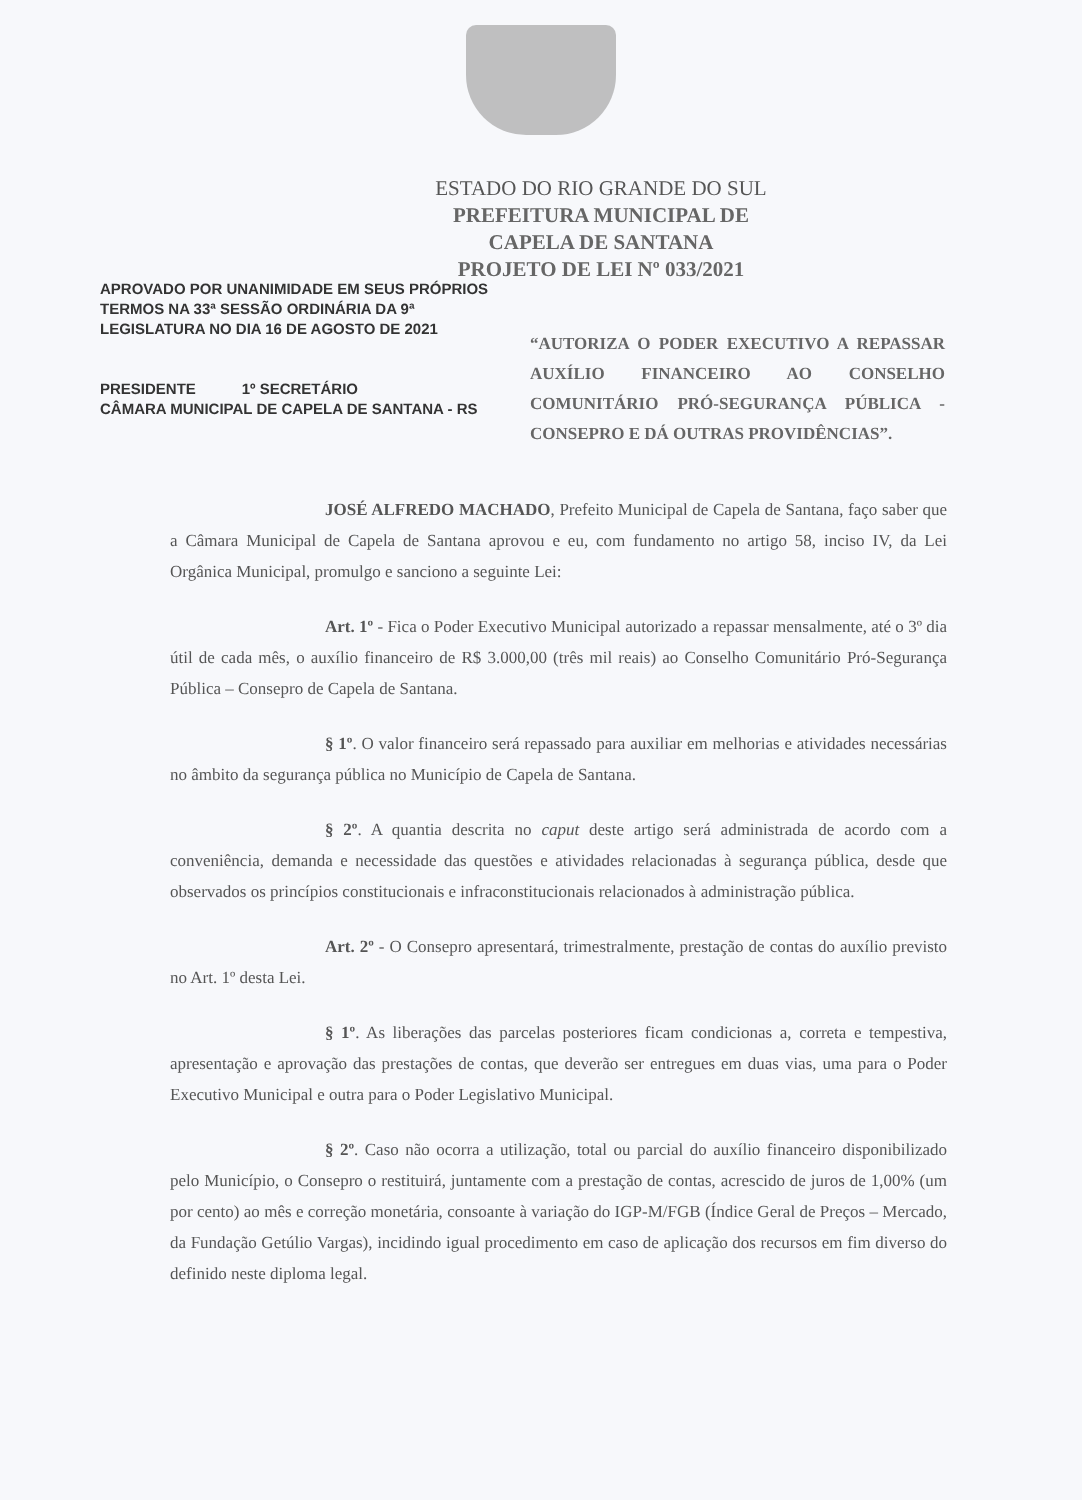ESTADO DO RIO GRANDE DO SUL
PREFEITURA MUNICIPAL DE
CAPELA DE SANTANA
PROJETO DE LEI Nº 033/2021
APROVADO POR UNANIMIDADE EM SEUS PRÓPRIOS TERMOS NA 33ª SESSÃO ORDINÁRIA DA 9ª LEGISLATURA NO DIA 16 DE AGOSTO DE 2021
PRESIDENTE 1º SECRETÁRIO
CÂMARA MUNICIPAL DE CAPELA DE SANTANA - RS
“AUTORIZA O PODER EXECUTIVO A REPASSAR AUXÍLIO FINANCEIRO AO CONSELHO COMUNITÁRIO PRÓ-SEGURANÇA PÚBLICA - CONSEPRO E DÁ OUTRAS PROVIDÊNCIAS”.
JOSÉ ALFREDO MACHADO, Prefeito Municipal de Capela de Santana, faço saber que a Câmara Municipal de Capela de Santana aprovou e eu, com fundamento no artigo 58, inciso IV, da Lei Orgânica Municipal, promulgo e sanciono a seguinte Lei:
Art. 1º - Fica o Poder Executivo Municipal autorizado a repassar mensalmente, até o 3º dia útil de cada mês, o auxílio financeiro de R$ 3.000,00 (três mil reais) ao Conselho Comunitário Pró-Segurança Pública – Consepro de Capela de Santana.
§ 1º. O valor financeiro será repassado para auxiliar em melhorias e atividades necessárias no âmbito da segurança pública no Município de Capela de Santana.
§ 2º. A quantia descrita no caput deste artigo será administrada de acordo com a conveniência, demanda e necessidade das questões e atividades relacionadas à segurança pública, desde que observados os princípios constitucionais e infraconstitucionais relacionados à administração pública.
Art. 2º - O Consepro apresentará, trimestralmente, prestação de contas do auxílio previsto no Art. 1º desta Lei.
§ 1º. As liberações das parcelas posteriores ficam condicionas a, correta e tempestiva, apresentação e aprovação das prestações de contas, que deverão ser entregues em duas vias, uma para o Poder Executivo Municipal e outra para o Poder Legislativo Municipal.
§ 2º. Caso não ocorra a utilização, total ou parcial do auxílio financeiro disponibilizado pelo Município, o Consepro o restituirá, juntamente com a prestação de contas, acrescido de juros de 1,00% (um por cento) ao mês e correção monetária, consoante à variação do IGP-M/FGB (Índice Geral de Preços – Mercado, da Fundação Getúlio Vargas), incidindo igual procedimento em caso de aplicação dos recursos em fim diverso do definido neste diploma legal.